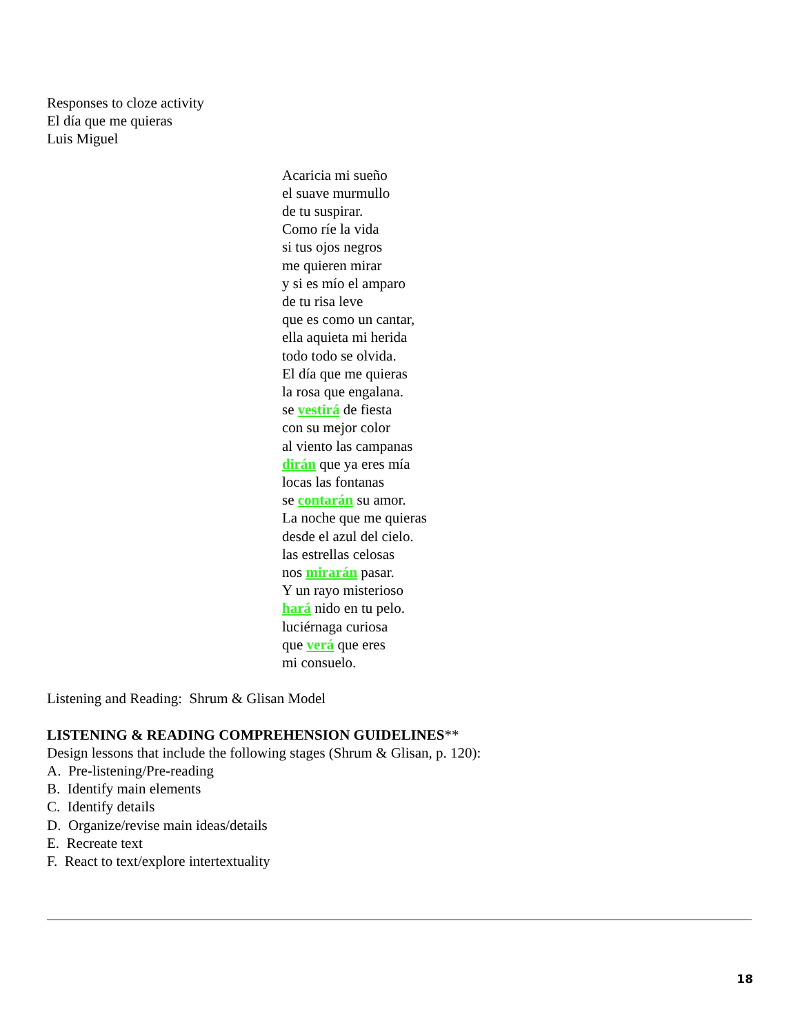Responses to cloze activity
El día que me quieras
Luis Miguel
Acaricia mi sueño
el suave murmullo
de tu suspirar.
Como ríe la vida
si tus ojos negros
me quieren mirar
y si es mío el amparo
de tu risa leve
que es como un cantar,
ella aquieta mi herida
todo todo se olvida.
El día que me quieras
la rosa que engalana.
se vestirá de fiesta
con su mejor color
al viento las campanas
dirán que ya eres mía
locas las fontanas
se contarán su amor.
La noche que me quieras
desde el azul del cielo.
las estrellas celosas
nos mirarán pasar.
Y un rayo misterioso
hará nido en tu pelo.
luciérnaga curiosa
que verá que eres
mi consuelo.
Listening and Reading: Shrum & Glisan Model
LISTENING & READING COMPREHENSION GUIDELINES**
Design lessons that include the following stages (Shrum & Glisan, p. 120):
A. Pre-listening/Pre-reading
B. Identify main elements
C. Identify details
D. Organize/revise main ideas/details
E. Recreate text
F. React to text/explore intertextuality
18